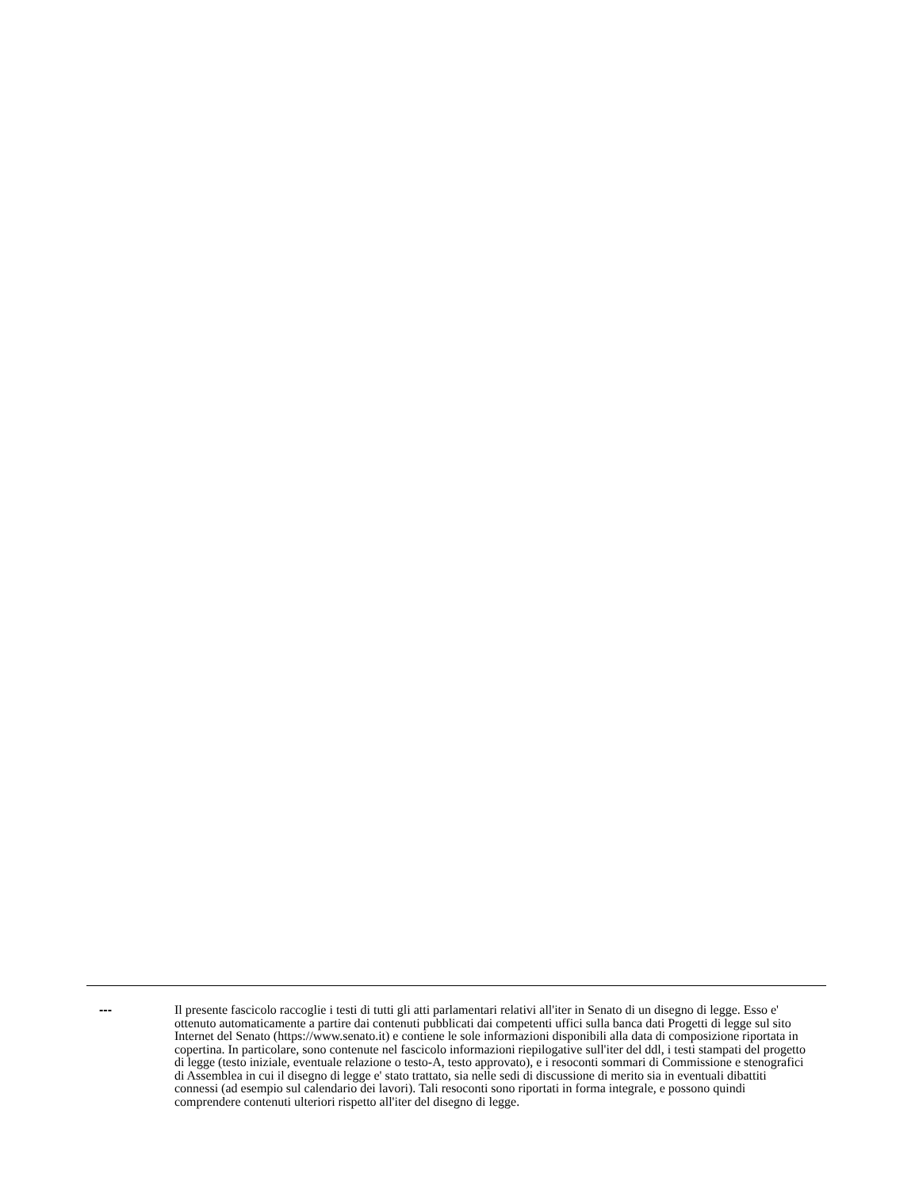--- Il presente fascicolo raccoglie i testi di tutti gli atti parlamentari relativi all'iter in Senato di un disegno di legge. Esso e' ottenuto automaticamente a partire dai contenuti pubblicati dai competenti uffici sulla banca dati Progetti di legge sul sito Internet del Senato (https://www.senato.it) e contiene le sole informazioni disponibili alla data di composizione riportata in copertina. In particolare, sono contenute nel fascicolo informazioni riepilogative sull'iter del ddl, i testi stampati del progetto di legge (testo iniziale, eventuale relazione o testo-A, testo approvato), e i resoconti sommari di Commissione e stenografici di Assemblea in cui il disegno di legge e' stato trattato, sia nelle sedi di discussione di merito sia in eventuali dibattiti connessi (ad esempio sul calendario dei lavori). Tali resoconti sono riportati in forma integrale, e possono quindi comprendere contenuti ulteriori rispetto all'iter del disegno di legge.